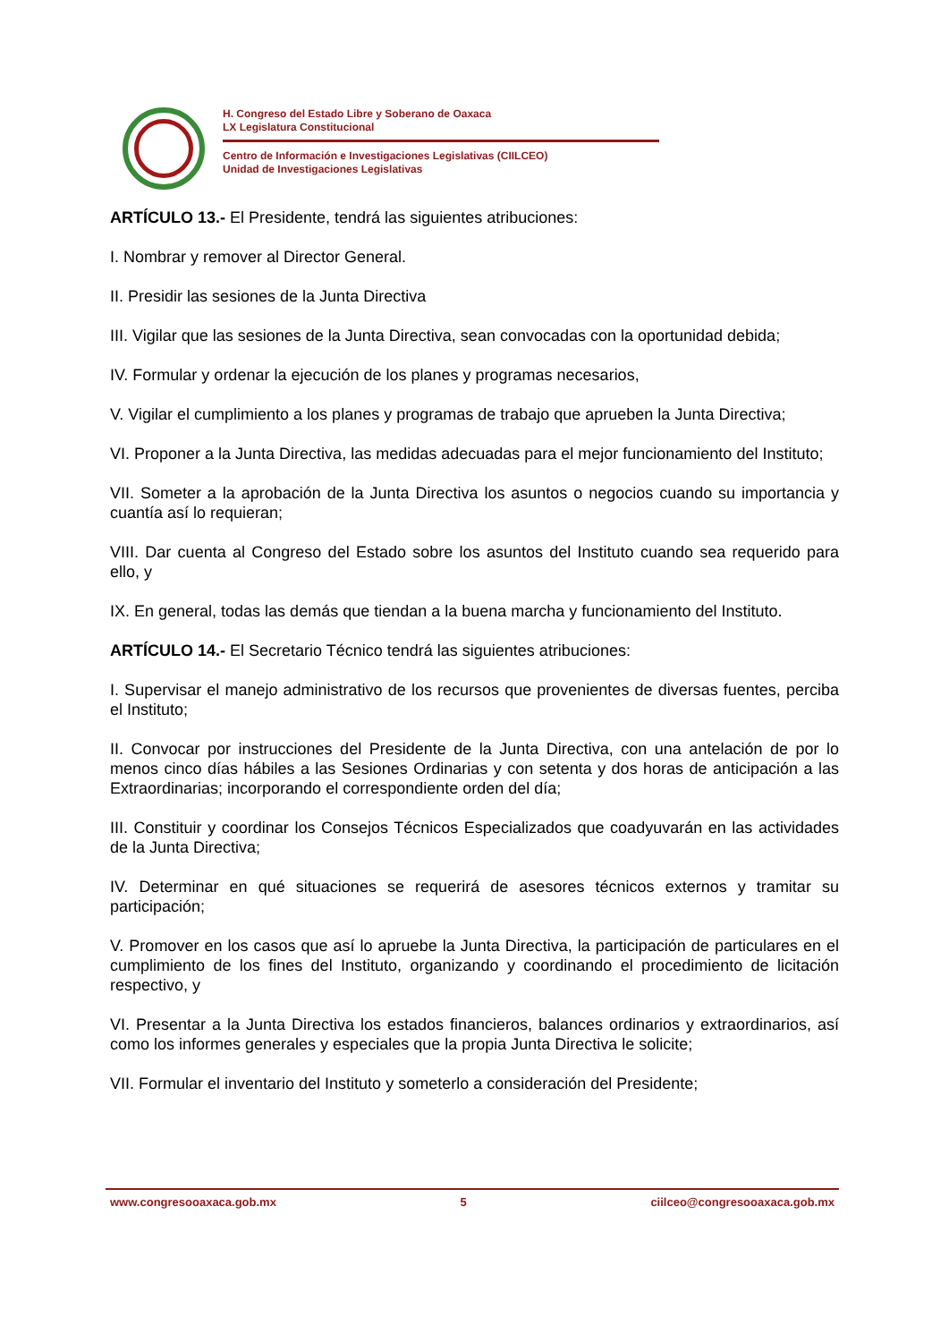H. Congreso del Estado Libre y Soberano de Oaxaca
LX Legislatura Constitucional
Centro de Información e Investigaciones Legislativas (CIILCEO)
Unidad de Investigaciones Legislativas
ARTÍCULO 13.- El Presidente, tendrá las siguientes atribuciones:
I. Nombrar y remover al Director General.
II. Presidir las sesiones de la Junta Directiva
III. Vigilar que las sesiones de la Junta Directiva, sean convocadas con la oportunidad debida;
IV. Formular y ordenar la ejecución de los planes y programas necesarios,
V. Vigilar el cumplimiento a los planes y programas de trabajo que aprueben la Junta Directiva;
VI. Proponer a la Junta Directiva, las medidas adecuadas para el mejor funcionamiento del Instituto;
VII. Someter a la aprobación de la Junta Directiva los asuntos o negocios cuando su importancia y cuantía así lo requieran;
VIII. Dar cuenta al Congreso del Estado sobre los asuntos del Instituto cuando sea requerido para ello, y
IX. En general, todas las demás que tiendan a la buena marcha y funcionamiento del Instituto.
ARTÍCULO 14.- El Secretario Técnico tendrá las siguientes atribuciones:
I. Supervisar el manejo administrativo de los recursos que provenientes de diversas fuentes, perciba el Instituto;
II. Convocar por instrucciones del Presidente de la Junta Directiva, con una antelación de por lo menos cinco días hábiles a las Sesiones Ordinarias y con setenta y dos horas de anticipación a las Extraordinarias; incorporando el correspondiente orden del día;
III. Constituir y coordinar los Consejos Técnicos Especializados que coadyuvarán en las actividades de la Junta Directiva;
IV. Determinar en qué situaciones se requerirá de asesores técnicos externos y tramitar su participación;
V. Promover en los casos que así lo apruebe la Junta Directiva, la participación de particulares en el cumplimiento de los fines del Instituto, organizando y coordinando el procedimiento de licitación respectivo, y
VI. Presentar a la Junta Directiva los estados financieros, balances ordinarios y extraordinarios, así como los informes generales y especiales que la propia Junta Directiva le solicite;
VII. Formular el inventario del Instituto y someterlo a consideración del Presidente;
www.congresooaxaca.gob.mx 5 ciilceo@congresooaxaca.gob.mx